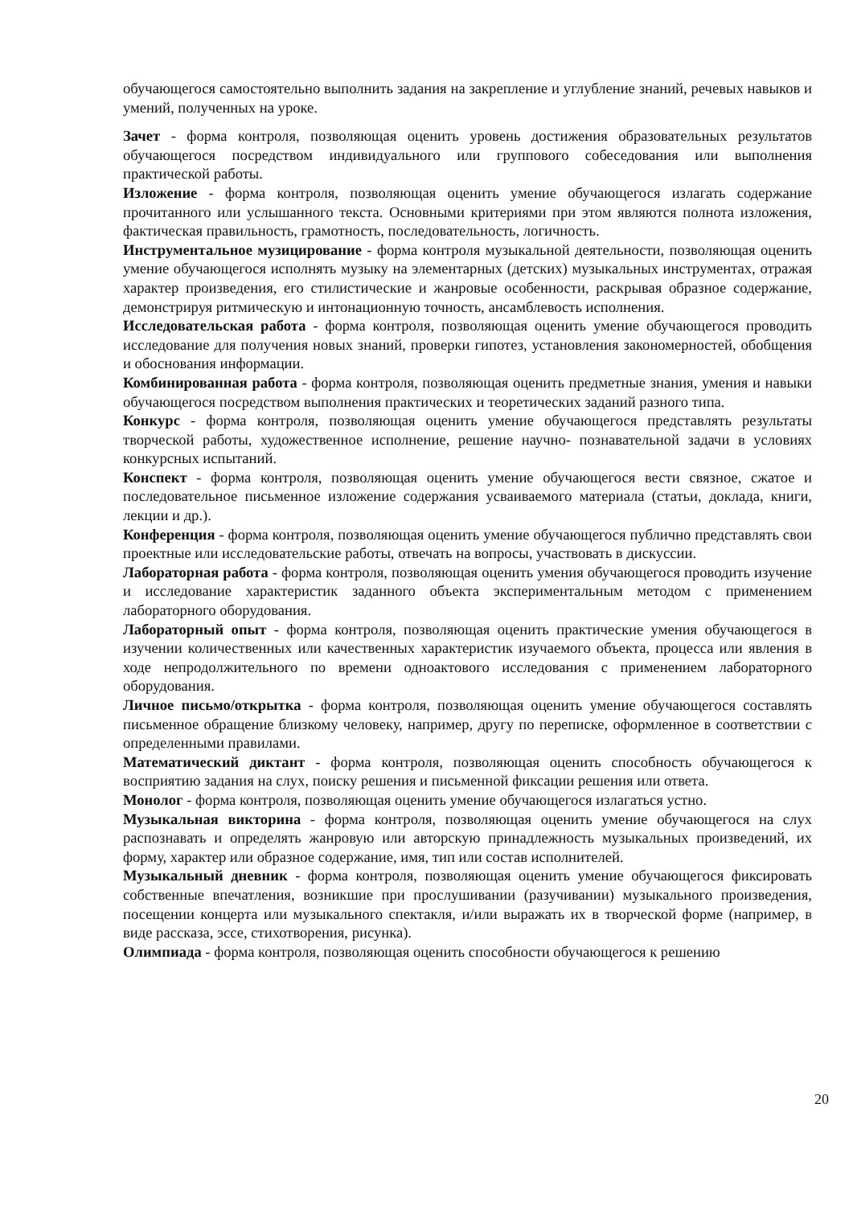обучающегося самостоятельно выполнить задания на закрепление и углубление знаний, речевых навыков и умений, полученных на уроке.
Зачет - форма контроля, позволяющая оценить уровень достижения образовательных результатов обучающегося посредством индивидуального или группового собеседования или выполнения практической работы.
Изложение - форма контроля, позволяющая оценить умение обучающегося излагать содержание прочитанного или услышанного текста. Основными критериями при этом являются полнота изложения, фактическая правильность, грамотность, последовательность, логичность.
Инструментальное музицирование - форма контроля музыкальной деятельности, позволяющая оценить умение обучающегося исполнять музыку на элементарных (детских) музыкальных инструментах, отражая характер произведения, его стилистические и жанровые особенности, раскрывая образное содержание, демонстрируя ритмическую и интонационную точность, ансамблевость исполнения.
Исследовательская работа - форма контроля, позволяющая оценить умение обучающегося проводить исследование для получения новых знаний, проверки гипотез, установления закономерностей, обобщения и обоснования информации.
Комбинированная работа - форма контроля, позволяющая оценить предметные знания, умения и навыки обучающегося посредством выполнения практических и теоретических заданий разного типа.
Конкурс - форма контроля, позволяющая оценить умение обучающегося представлять результаты творческой работы, художественное исполнение, решение научно- познавательной задачи в условиях конкурсных испытаний.
Конспект - форма контроля, позволяющая оценить умение обучающегося вести связное, сжатое и последовательное письменное изложение содержания усваиваемого материала (статьи, доклада, книги, лекции и др.).
Конференция - форма контроля, позволяющая оценить умение обучающегося публично представлять свои проектные или исследовательские работы, отвечать на вопросы, участвовать в дискуссии.
Лабораторная работа - форма контроля, позволяющая оценить умения обучающегося проводить изучение и исследование характеристик заданного объекта экспериментальным методом с применением лабораторного оборудования.
Лабораторный опыт - форма контроля, позволяющая оценить практические умения обучающегося в изучении количественных или качественных характеристик изучаемого объекта, процесса или явления в ходе непродолжительного по времени одноактового исследования с применением лабораторного оборудования.
Личное письмо/открытка - форма контроля, позволяющая оценить умение обучающегося составлять письменное обращение близкому человеку, например, другу по переписке, оформленное в соответствии с определенными правилами.
Математический диктант - форма контроля, позволяющая оценить способность обучающегося к восприятию задания на слух, поиску решения и письменной фиксации решения или ответа.
Монолог - форма контроля, позволяющая оценить умение обучающегося излагаться устно.
Музыкальная викторина - форма контроля, позволяющая оценить умение обучающегося на слух распознавать и определять жанровую или авторскую принадлежность музыкальных произведений, их форму, характер или образное содержание, имя, тип или состав исполнителей.
Музыкальный дневник - форма контроля, позволяющая оценить умение обучающегося фиксировать собственные впечатления, возникшие при прослушивании (разучивании) музыкального произведения, посещении концерта или музыкального спектакля, и/или выражать их в творческой форме (например, в виде рассказа, эссе, стихотворения, рисунка).
Олимпиада - форма контроля, позволяющая оценить способности обучающегося к решению
20